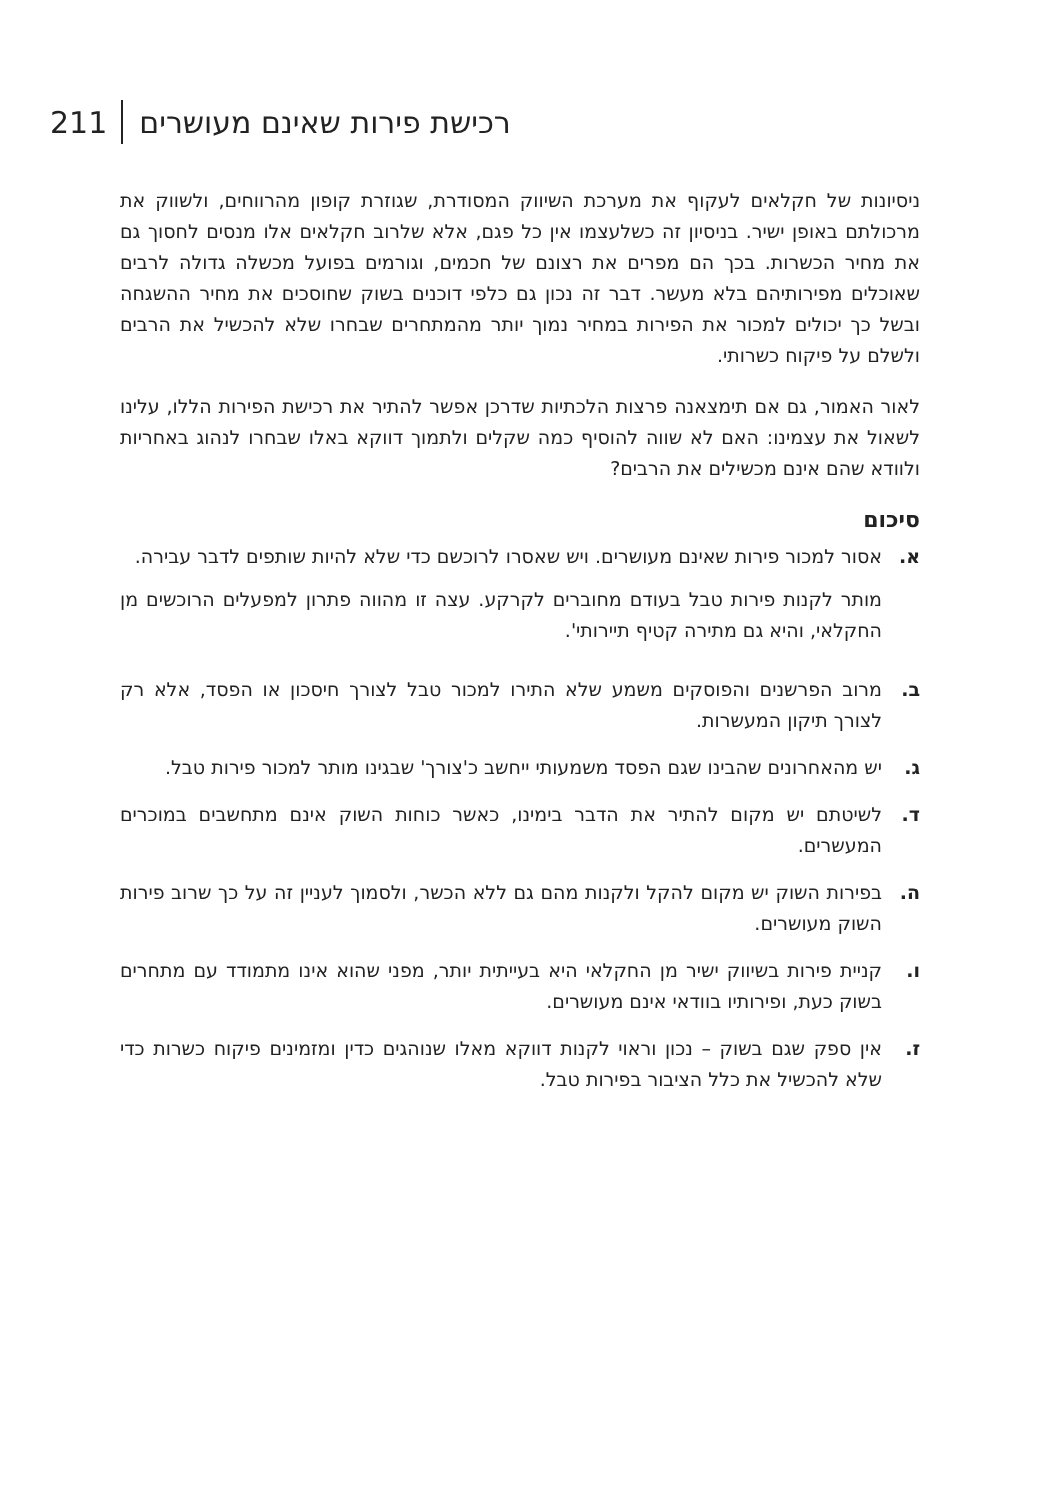211 רכישת פירות שאינם מעושרים
ניסיונות של חקלאים לעקוף את מערכת השיווק המסודרת, שגוזרת קופון מהרווחים, ולשווק את מרכולתם באופן ישיר. בניסיון זה כשלעצמו אין כל פגם, אלא שלרוב חקלאים אלו מנסים לחסוך גם את מחיר הכשרות. בכך הם מפרים את רצונם של חכמים, וגורמים בפועל מכשלה גדולה לרבים שאוכלים מפירותיהם בלא מעשר. דבר זה נכון גם כלפי דוכנים בשוק שחוסכים את מחיר ההשגחה ובשל כך יכולים למכור את הפירות במחיר נמוך יותר מהמתחרים שבחרו שלא להכשיל את הרבים ולשלם על פיקוח כשרותי.
לאור האמור, גם אם תימצאנה פרצות הלכתיות שדרכן אפשר להתיר את רכישת הפירות הללו, עלינו לשאול את עצמינו: האם לא שווה להוסיף כמה שקלים ולתמוך דווקא באלו שבחרו לנהוג באחריות ולוודא שהם אינם מכשילים את הרבים?
סיכום
א. אסור למכור פירות שאינם מעושרים. ויש שאסרו לרוכשם כדי שלא להיות שותפים לדבר עבירה.
מותר לקנות פירות טבל בעודם מחוברים לקרקע. עצה זו מהווה פתרון למפעלים הרוכשים מן החקלאי, והיא גם מתירה קטיף תיירותי'.
ב. מרוב הפרשנים והפוסקים משמע שלא התירו למכור טבל לצורך חיסכון או הפסד, אלא רק לצורך תיקון המעשרות.
ג. יש מהאחרונים שהבינו שגם הפסד משמעותי ייחשב כ'צורך' שבגינו מותר למכור פירות טבל.
ד. לשיטתם יש מקום להתיר את הדבר בימינו, כאשר כוחות השוק אינם מתחשבים במוכרים המעשרים.
ה. בפירות השוק יש מקום להקל ולקנות מהם גם ללא הכשר, ולסמוך לעניין זה על כך שרוב פירות השוק מעושרים.
ו. קניית פירות בשיווק ישיר מן החקלאי היא בעייתית יותר, מפני שהוא אינו מתמודד עם מתחרים בשוק כעת, ופירותיו בוודאי אינם מעושרים.
ז. אין ספק שגם בשוק – נכון וראוי לקנות דווקא מאלו שנוהגים כדין ומזמינים פיקוח כשרות כדי שלא להכשיל את כלל הציבור בפירות טבל.